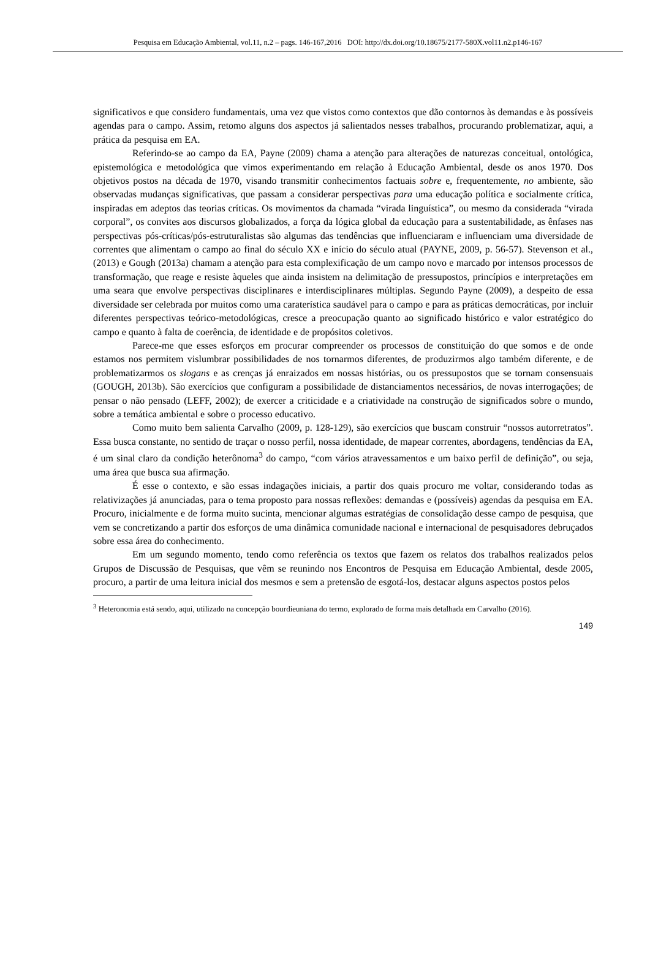Pesquisa em Educação Ambiental, vol.11, n.2 – pags. 146-167,2016 DOI: http://dx.doi.org/10.18675/2177-580X.vol11.n2.p146-167
significativos e que considero fundamentais, uma vez que vistos como contextos que dão contornos às demandas e às possíveis agendas para o campo. Assim, retomo alguns dos aspectos já salientados nesses trabalhos, procurando problematizar, aqui, a prática da pesquisa em EA.
Referindo-se ao campo da EA, Payne (2009) chama a atenção para alterações de naturezas conceitual, ontológica, epistemológica e metodológica que vimos experimentando em relação à Educação Ambiental, desde os anos 1970. Dos objetivos postos na década de 1970, visando transmitir conhecimentos factuais sobre e, frequentemente, no ambiente, são observadas mudanças significativas, que passam a considerar perspectivas para uma educação política e socialmente crítica, inspiradas em adeptos das teorias críticas. Os movimentos da chamada “virada linguística”, ou mesmo da considerada “virada corporal”, os convites aos discursos globalizados, a força da lógica global da educação para a sustentabilidade, as ênfases nas perspectivas pós-críticas/pós-estruturalistas são algumas das tendências que influenciaram e influenciam uma diversidade de correntes que alimentam o campo ao final do século XX e início do século atual (PAYNE, 2009, p. 56-57). Stevenson et al., (2013) e Gough (2013a) chamam a atenção para esta complexificação de um campo novo e marcado por intensos processos de transformação, que reage e resiste àqueles que ainda insistem na delimitação de pressupostos, princípios e interpretações em uma seara que envolve perspectivas disciplinares e interdisciplinares múltiplas. Segundo Payne (2009), a despeito de essa diversidade ser celebrada por muitos como uma caraterística saudável para o campo e para as práticas democráticas, por incluir diferentes perspectivas teórico-metodológicas, cresce a preocupação quanto ao significado histórico e valor estratégico do campo e quanto à falta de coerência, de identidade e de propósitos coletivos.
Parece-me que esses esforços em procurar compreender os processos de constituição do que somos e de onde estamos nos permitem vislumbrar possibilidades de nos tornarmos diferentes, de produzirmos algo também diferente, e de problematizarmos os slogans e as crenças já enraizados em nossas histórias, ou os pressupostos que se tornam consensuais (GOUGH, 2013b). São exercícios que configuram a possibilidade de distanciamentos necessários, de novas interrogações; de pensar o não pensado (LEFF, 2002); de exercer a criticidade e a criatividade na construção de significados sobre o mundo, sobre a temática ambiental e sobre o processo educativo.
Como muito bem salienta Carvalho (2009, p. 128-129), são exercícios que buscam construir “nossos autorretratos”. Essa busca constante, no sentido de traçar o nosso perfil, nossa identidade, de mapear correntes, abordagens, tendências da EA, é um sinal claro da condição heterônoma<sup>3</sup> do campo, “com vários atravessamentos e um baixo perfil de definição”, ou seja, uma área que busca sua afirmação.
É esse o contexto, e são essas indagações iniciais, a partir dos quais procuro me voltar, considerando todas as relativizações já anunciadas, para o tema proposto para nossas reflexões: demandas e (possíveis) agendas da pesquisa em EA. Procuro, inicialmente e de forma muito sucinta, mencionar algumas estratégias de consolidação desse campo de pesquisa, que vem se concretizando a partir dos esforços de uma dinâmica comunidade nacional e internacional de pesquisadores debruçados sobre essa área do conhecimento.
Em um segundo momento, tendo como referência os textos que fazem os relatos dos trabalhos realizados pelos Grupos de Discussão de Pesquisas, que vêm se reunindo nos Encontros de Pesquisa em Educação Ambiental, desde 2005, procuro, a partir de uma leitura inicial dos mesmos e sem a pretensão de esgotá-los, destacar alguns aspectos postos pelos
<sup>3</sup> Heteronomia está sendo, aqui, utilizado na concepção bourdieuniana do termo, explorado de forma mais detalhada em Carvalho (2016).
149